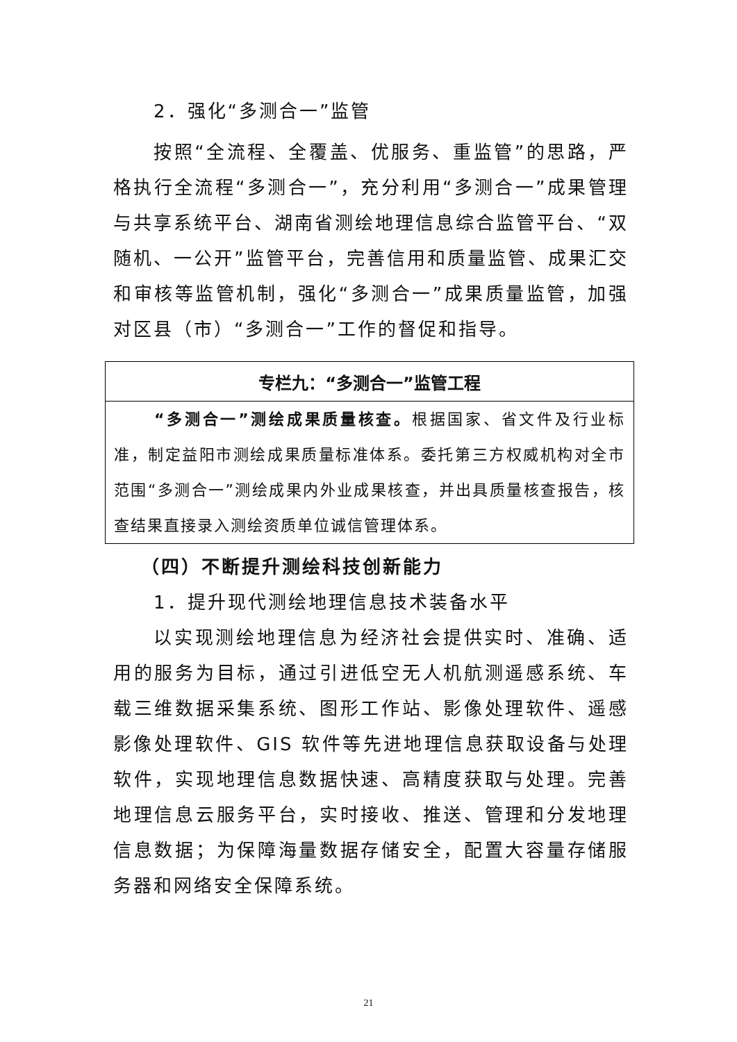2．强化“多测合一”监管
按照“全流程、全覆盖、优服务、重监管”的思路，严格执行全流程“多测合一”，充分利用“多测合一”成果管理与共享系统平台、湖南省测绘地理信息综合监管平台、“双随机、一公开”监管平台，完善信用和质量监管、成果汇交和审核等监管机制，强化“多测合一”成果质量监管，加强对区县（市）“多测合一”工作的督促和指导。
| 专栏九：“多测合一”监管工程 |
| --- |
| “多测合一”测绘成果质量核查。 根据国家、省文件及行业标准，制定益阳市测绘成果质量标准体系。委托第三方权威机构对全市范围“多测合一”测绘成果内外业成果核查，并出具质量核查报告，核查结果直接录入测绘资质单位诚信管理体系。 |
（四）不断提升测绘科技创新能力
1．提升现代测绘地理信息技术装备水平
以实现测绘地理信息为经济社会提供实时、准确、适用的服务为目标，通过引进低空无人机航测遥感系统、车载三维数据采集系统、图形工作站、影像处理软件、遥感影像处理软件、GIS 软件等先进地理信息获取设备与处理软件，实现地理信息数据快速、高精度获取与处理。完善地理信息云服务平台，实时接收、推送、管理和分发地理信息数据；为保障海量数据存储安全，配置大容量存储服务器和网络安全保障系统。
21